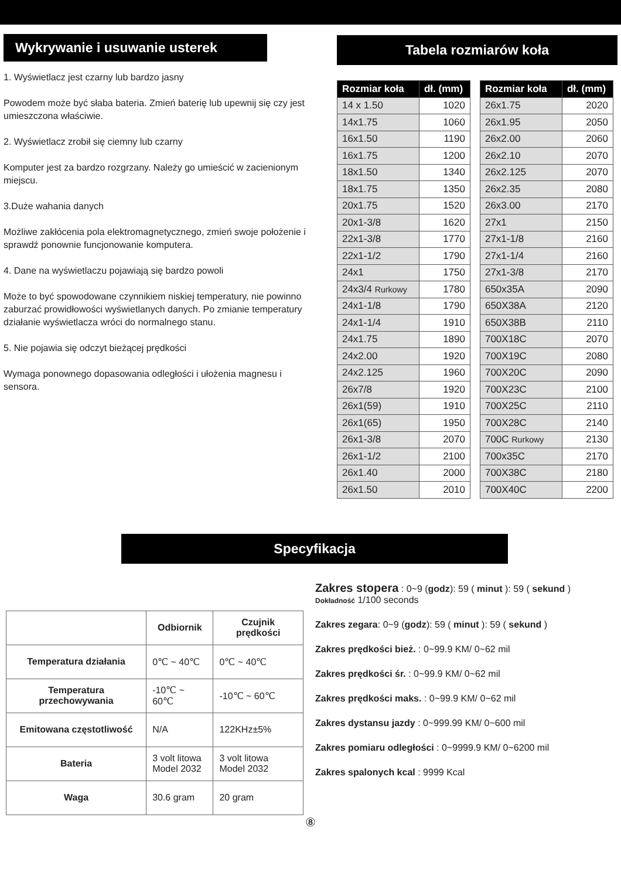Wykrywanie i usuwanie usterek
1. Wyświetlacz jest czarny lub bardzo jasny
Powodem może być słaba bateria. Zmień baterię lub upewnij się czy jest umieszczona właściwie.
2. Wyświetlacz zrobił się ciemny lub czarny
Komputer jest za bardzo rozgrzany. Należy go umieścić w zacienionym miejscu.
3.Duże wahania danych
Możliwe zakłócenia pola elektromagnetycznego, zmień swoje położenie i sprawdź ponownie funcjonowanie komputera.
4. Dane na wyświetlaczu pojawiają się bardzo powoli
Może to być spowodowane czynnikiem niskiej temperatury, nie powinno zaburzać prowidłowości wyświetlanych danych. Po zmianie temperatury działanie wyświetlacza wróci do normalnego stanu.
5. Nie pojawia się odczyt bieżącej prędkości
Wymaga ponownego dopasowania odległości i ułożenia magnesu i sensora.
Tabela rozmiarów koła
| Rozmiar koła | dł. (mm) |
| --- | --- |
| 14 x 1.50 | 1020 |
| 14x1.75 | 1060 |
| 16x1.50 | 1190 |
| 16x1.75 | 1200 |
| 18x1.50 | 1340 |
| 18x1.75 | 1350 |
| 20x1.75 | 1520 |
| 20x1-3/8 | 1620 |
| 22x1-3/8 | 1770 |
| 22x1-1/2 | 1790 |
| 24x1 | 1750 |
| 24x3/4 Rurkowy | 1780 |
| 24x1-1/8 | 1790 |
| 24x1-1/4 | 1910 |
| 24x1.75 | 1890 |
| 24x2.00 | 1920 |
| 24x2.125 | 1960 |
| 26x7/8 | 1920 |
| 26x1(59) | 1910 |
| 26x1(65) | 1950 |
| 26x1-3/8 | 2070 |
| 26x1-1/2 | 2100 |
| 26x1.40 | 2000 |
| 26x1.50 | 2010 |
| Rozmiar koła | dł. (mm) |
| --- | --- |
| 26x1.75 | 2020 |
| 26x1.95 | 2050 |
| 26x2.00 | 2060 |
| 26x2.10 | 2070 |
| 26x2.125 | 2070 |
| 26x2.35 | 2080 |
| 26x3.00 | 2170 |
| 27x1 | 2150 |
| 27x1-1/8 | 2160 |
| 27x1-1/4 | 2160 |
| 27x1-3/8 | 2170 |
| 650x35A | 2090 |
| 650X38A | 2120 |
| 650X38B | 2110 |
| 700X18C | 2070 |
| 700X19C | 2080 |
| 700X20C | 2090 |
| 700X23C | 2100 |
| 700X25C | 2110 |
| 700X28C | 2140 |
| 700C Rurkowy | 2130 |
| 700x35C | 2170 |
| 700X38C | 2180 |
| 700X40C | 2200 |
Specyfikacja
| | Odbiornik | Czujnik prędkości |
| --- | --- | --- |
| Temperatura działania | 0℃ ~ 40℃ | 0℃ ~ 40℃ |
| Temperatura przechowywania | -10℃ ~ 60℃ | -10℃ ~ 60℃ |
| Emitowana częstotliwość | N/A | 122KHz±5% |
| Bateria | 3 volt litowa Model 2032 | 3 volt litowa Model 2032 |
| Waga | 30.6 gram | 20 gram |
Zakres stopera : 0~9 (godz): 59 ( minut ): 59 ( sekund )
Dokładność 1/100 seconds
Zakres zegara: 0~9 (godz): 59 ( minut ): 59 ( sekund )
Zakres prędkości bież. : 0~99.9 KM/ 0~62 mil
Zakres prędkości śr. : 0~99.9 KM/ 0~62 mil
Zakres prędkości maks. : 0~99.9 KM/ 0~62 mil
Zakres dystansu jazdy : 0~999.99 KM/ 0~600 mil
Zakres pomiaru odległości : 0~9999.9 KM/ 0~6200 mil
Zakres spalonych kcal : 9999 Kcal
⑧